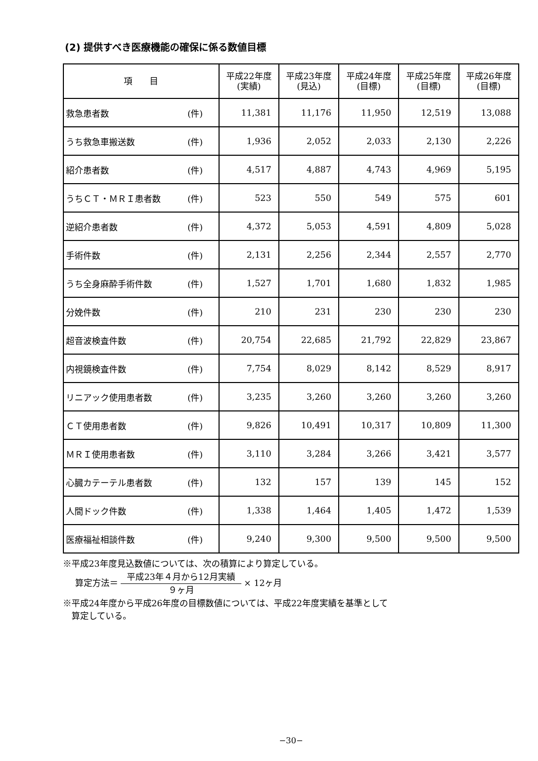(2) 提供すべき医療機能の確保に係る数値目標
| 項 目 | | 平成22年度 (実績) | 平成23年度 (見込) | 平成24年度 (目標) | 平成25年度 (目標) | 平成26年度 (目標) |
| --- | --- | --- | --- | --- | --- | --- |
| 救急患者数 | (件) | 11,381 | 11,176 | 11,950 | 12,519 | 13,088 |
| うち救急車搬送数 | (件) | 1,936 | 2,052 | 2,033 | 2,130 | 2,226 |
| 紹介患者数 | (件) | 4,517 | 4,887 | 4,743 | 4,969 | 5,195 |
| うちＣＴ・ＭＲＩ患者数 | (件) | 523 | 550 | 549 | 575 | 601 |
| 逆紹介患者数 | (件) | 4,372 | 5,053 | 4,591 | 4,809 | 5,028 |
| 手術件数 | (件) | 2,131 | 2,256 | 2,344 | 2,557 | 2,770 |
| うち全身麻酔手術件数 | (件) | 1,527 | 1,701 | 1,680 | 1,832 | 1,985 |
| 分娩件数 | (件) | 210 | 231 | 230 | 230 | 230 |
| 超音波検査件数 | (件) | 20,754 | 22,685 | 21,792 | 22,829 | 23,867 |
| 内視鏡検査件数 | (件) | 7,754 | 8,029 | 8,142 | 8,529 | 8,917 |
| リニアック使用患者数 | (件) | 3,235 | 3,260 | 3,260 | 3,260 | 3,260 |
| ＣＴ使用患者数 | (件) | 9,826 | 10,491 | 10,317 | 10,809 | 11,300 |
| ＭＲＩ使用患者数 | (件) | 3,110 | 3,284 | 3,266 | 3,421 | 3,577 |
| 心臓カテーテル患者数 | (件) | 132 | 157 | 139 | 145 | 152 |
| 人間ドック件数 | (件) | 1,338 | 1,464 | 1,405 | 1,472 | 1,539 |
| 医療福祉相談件数 | (件) | 9,240 | 9,300 | 9,500 | 9,500 | 9,500 |
※平成23年度見込数値については、次の積算により算定している。
算定方法＝ 平成23年４月から12月実績 ９ヶ月 × 12ヶ月
※平成24年度から平成26年度の目標数値については、平成22年度実績を基準として
　算定している。
−30−